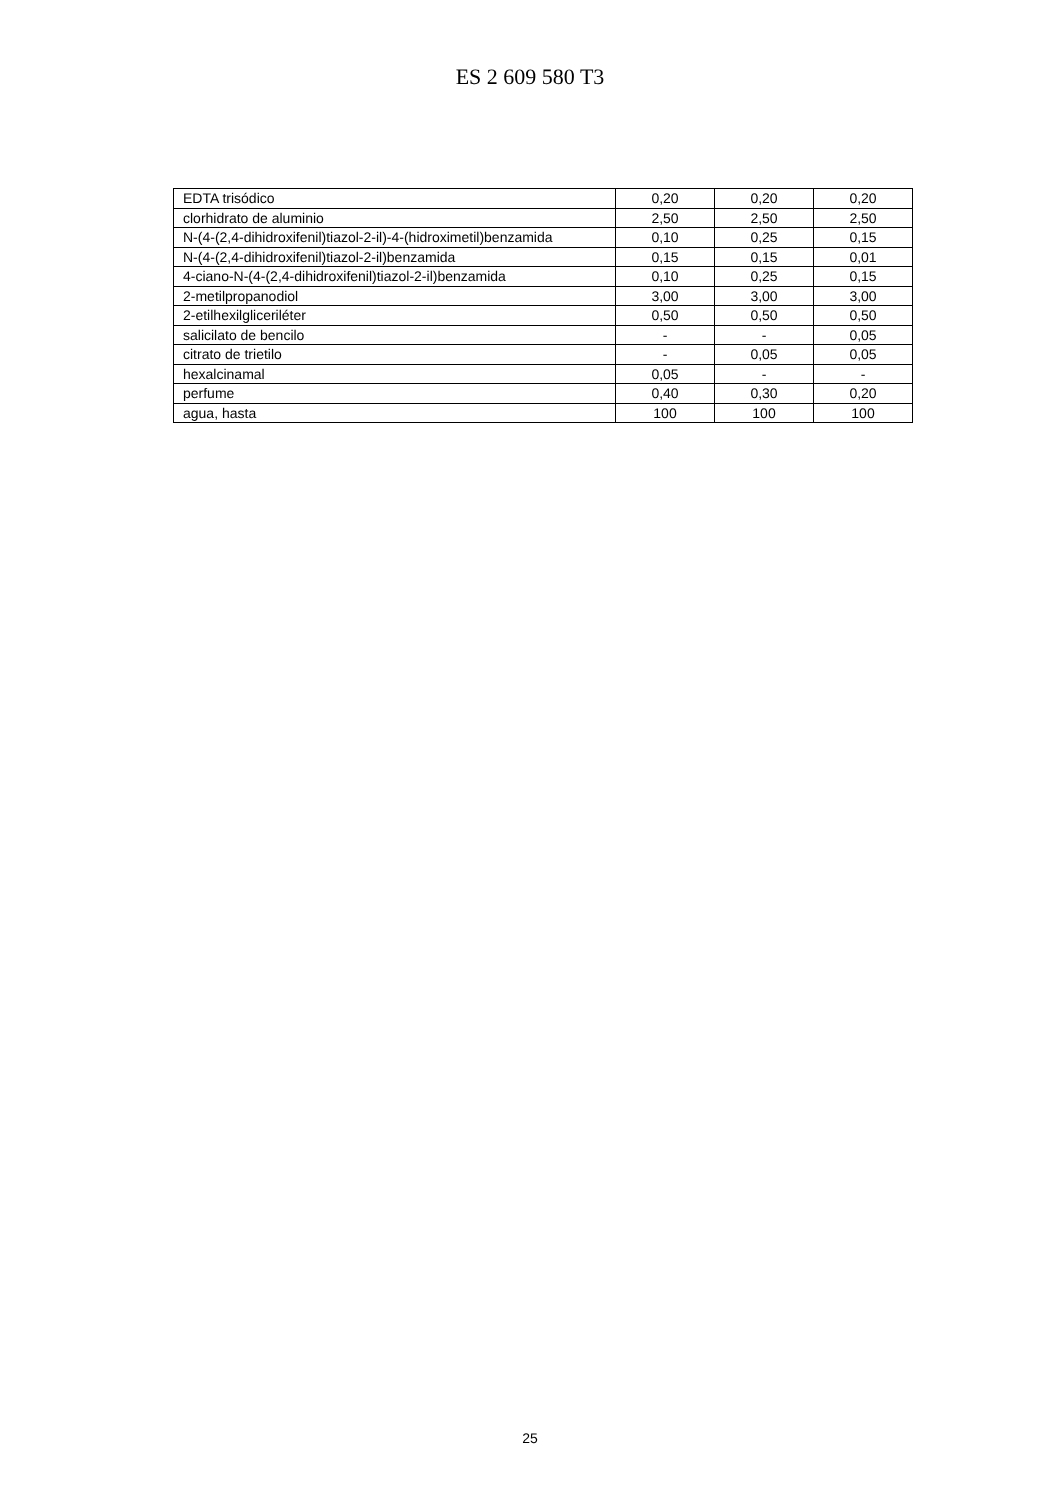ES 2 609 580 T3
| EDTA trisódico | 0,20 | 0,20 | 0,20 |
| clorhidrato de aluminio | 2,50 | 2,50 | 2,50 |
| N-(4-(2,4-dihidroxifenil)tiazol-2-il)-4-(hidroximetil)benzamida | 0,10 | 0,25 | 0,15 |
| N-(4-(2,4-dihidroxifenil)tiazol-2-il)benzamida | 0,15 | 0,15 | 0,01 |
| 4-ciano-N-(4-(2,4-dihidroxifenil)tiazol-2-il)benzamida | 0,10 | 0,25 | 0,15 |
| 2-metilpropanodiol | 3,00 | 3,00 | 3,00 |
| 2-etilhexilgliceriléter | 0,50 | 0,50 | 0,50 |
| salicilato de bencilo | - | - | 0,05 |
| citrato de trietilo | - | 0,05 | 0,05 |
| hexalcinamal | 0,05 | - | - |
| perfume | 0,40 | 0,30 | 0,20 |
| agua, hasta | 100 | 100 | 100 |
25